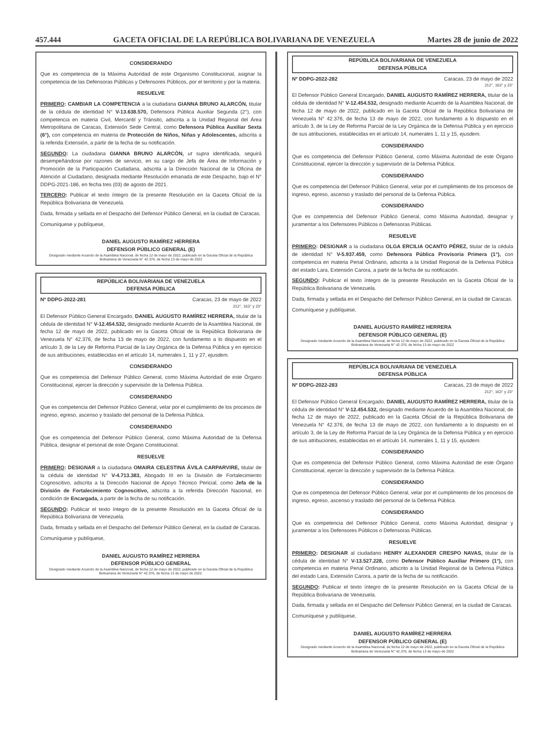457.444 GACETA OFICIAL DE LA REPÚBLICA BOLIVARIANA DE VENEZUELA Martes 28 de junio de 2022
CONSIDERANDO
Que es competencia de la Máxima Autoridad de este Organismo Constitucional, asignar la competencia de las Defensoras Públicas y Defensores Públicos, por el territorio y por la materia.
RESUELVE
PRIMERO: CAMBIAR LA COMPETENCIA a la ciudadana GIANNA BRUNO ALARCÓN, titular de la cédula de identidad N° V-13.638.570, Defensora Pública Auxiliar Segunda (2°), con competencia en materia Civil, Mercantil y Tránsito, adscrita a la Unidad Regional del Área Metropolitana de Caracas, Extensión Sede Central, como Defensora Pública Auxiliar Sexta (6°), con competencia en materia de Protección de Niños, Niñas y Adolescentes, adscrita a la referida Extensión, a partir de la fecha de su notificación.
SEGUNDO: La ciudadana GIANNA BRUNO ALARCÓN, ut supra identificada, seguirá desempeñándose por razones de servicio, en su cargo de Jefa de Área de Información y Promoción de la Participación Ciudadana, adscrita a la Dirección Nacional de la Oficina de Atención al Ciudadano, designada mediante Resolución emanada de este Despacho, bajo el N° DDPG-2021-186, en fecha tres (03) de agosto de 2021.
TERCERO: Publicar el texto íntegro de la presente Resolución en la Gaceta Oficial de la República Bolivariana de Venezuela.
Dada, firmada y sellada en el Despacho del Defensor Público General, en la ciudad de Caracas.
Comuníquese y publíquese,
DANIEL AUGUSTO RAMÍREZ HERRERA
DEFENSOR PÚBLICO GENERAL (E)
Designado mediante Acuerdo de la Asamblea Nacional, de fecha 12 de mayo de 2022, publicado en la Gaceta Oficial de la República Bolivariana de Venezuela N° 42.376, de fecha 13 de mayo de 2022
REPÚBLICA BOLIVARIANA DE VENEZUELA
DEFENSA PÚBLICA
Nº DDPG-2022-281 Caracas, 23 de mayo de 2022
212°, 163° y 23°
El Defensor Público General Encargado, DANIEL AUGUSTO RAMÍREZ HERRERA, titular de la cédula de identidad N° V-12.454.532, designado mediante Acuerdo de la Asamblea Nacional, de fecha 12 de mayo de 2022, publicado en la Gaceta Oficial de la República Bolivariana de Venezuela N° 42.376, de fecha 13 de mayo de 2022, con fundamento a lo dispuesto en el artículo 3, de la Ley de Reforma Parcial de la Ley Orgánica de la Defensa Pública y en ejercicio de sus atribuciones, establecidas en el artículo 14, numerales 1, 11 y 27, ejusdem.
CONSIDERANDO
Que es competencia del Defensor Público General, como Máxima Autoridad de este Órgano Constitucional, ejercer la dirección y supervisión de la Defensa Pública.
CONSIDERANDO
Que es competencia del Defensor Público General, velar por el cumplimiento de los procesos de ingreso, egreso, ascenso y traslado del personal de la Defensa Pública.
CONSIDERANDO
Que es competencia del Defensor Público General, como Máxima Autoridad de la Defensa Pública, designar el personal de este Órgano Constitucional.
RESUELVE
PRIMERO: DESIGNAR a la ciudadana OMAIRA CELESTINA ÁVILA CARPARVIRE, titular de la cédula de identidad N° V-4.713.383, Abogado III en la División de Fortalecimiento Cognoscitivo, adscrita a la Dirección Nacional de Apoyo Técnico Pericial, como Jefa de la División de Fortalecimiento Cognoscitivo, adscrita a la referida Dirección Nacional, en condición de Encargada, a partir de la fecha de su notificación.
SEGUNDO: Publicar el texto íntegro de la presente Resolución en la Gaceta Oficial de la República Bolivariana de Venezuela.
Dada, firmada y sellada en el Despacho del Defensor Público General, en la ciudad de Caracas.
Comuníquese y publíquese,
DANIEL AUGUSTO RAMÍREZ HERRERA
DEFENSOR PÚBLICO GENERAL
Designado mediante Acuerdo de la Asamblea Nacional, de fecha 12 de mayo de 2022, publicado en la Gaceta Oficial de la República Bolivariana de Venezuela N° 42.376, de fecha 13 de mayo de 2022.
REPÚBLICA BOLIVARIANA DE VENEZUELA
DEFENSA PÚBLICA
Nº DDPG-2022-282 Caracas, 23 de mayo de 2022
212°, 163° y 23°
El Defensor Público General Encargado, DANIEL AUGUSTO RAMÍREZ HERRERA, titular de la cédula de identidad N° V-12.454.532, designado mediante Acuerdo de la Asamblea Nacional, de fecha 12 de mayo de 2022, publicado en la Gaceta Oficial de la República Bolivariana de Venezuela N° 42.376, de fecha 13 de mayo de 2022, con fundamento a lo dispuesto en el artículo 3, de la Ley de Reforma Parcial de la Ley Orgánica de la Defensa Pública y en ejercicio de sus atribuciones, establecidas en el artículo 14, numerales 1, 11 y 15, ejusdem.
CONSIDERANDO
Que es competencia del Defensor Público General, como Máxima Autoridad de este Órgano Constitucional, ejercer la dirección y supervisión de la Defensa Pública.
CONSIDERANDO
Que es competencia del Defensor Público General, velar por el cumplimiento de los procesos de ingreso, egreso, ascenso y traslado del personal de la Defensa Pública.
CONSIDERANDO
Que es competencia del Defensor Público General, como Máxima Autoridad, designar y juramentar a los Defensores Públicos o Defensoras Públicas.
RESUELVE
PRIMERO: DESIGNAR a la ciudadana OLGA ERCILIA OCANTO PÉREZ, titular de la cédula de identidad N° V-5.937.459, como Defensora Pública Provisoria Primera (1°), con competencia en materia Penal Ordinario, adscrita a la Unidad Regional de la Defensa Pública del estado Lara, Extensión Carora, a partir de la fecha de su notificación.
SEGUNDO: Publicar el texto íntegro de la presente Resolución en la Gaceta Oficial de la República Bolivariana de Venezuela.
Dada, firmada y sellada en el Despacho del Defensor Público General, en la ciudad de Caracas.
Comuníquese y publíquese,
DANIEL AUGUSTO RAMÍREZ HERRERA
DEFENSOR PÚBLICO GENERAL (E)
Designado mediante Acuerdo de la Asamblea Nacional, de fecha 12 de mayo de 2022, publicado en la Gaceta Oficial de la República Bolivariana de Venezuela N° 42.376, de fecha 13 de mayo de 2022
REPÚBLICA BOLIVARIANA DE VENEZUELA
DEFENSA PÚBLICA
Nº DDPG-2022-283 Caracas, 23 de mayo de 2022
212°, 163° y 23°
El Defensor Público General Encargado, DANIEL AUGUSTO RAMÍREZ HERRERA, titular de la cédula de identidad N° V-12.454.532, designado mediante Acuerdo de la Asamblea Nacional, de fecha 12 de mayo de 2022, publicado en la Gaceta Oficial de la República Bolivariana de Venezuela N° 42.376, de fecha 13 de mayo de 2022, con fundamento a lo dispuesto en el artículo 3, de la Ley de Reforma Parcial de la Ley Orgánica de la Defensa Pública y en ejercicio de sus atribuciones, establecidas en el artículo 14, numerales 1, 11 y 15, ejusdem.
CONSIDERANDO
Que es competencia del Defensor Público General, como Máxima Autoridad de este Órgano Constitucional, ejercer la dirección y supervisión de la Defensa Pública.
CONSIDERANDO
Que es competencia del Defensor Público General, velar por el cumplimiento de los procesos de ingreso, egreso, ascenso y traslado del personal de la Defensa Pública.
CONSIDERANDO
Que es competencia del Defensor Público General, como Máxima Autoridad, designar y juramentar a los Defensores Públicos o Defensoras Públicas.
RESUELVE
PRIMERO: DESIGNAR al ciudadano HENRY ALEXANDER CRESPO NAVAS, titular de la cédula de identidad N° V-13.527.228, como Defensor Público Auxiliar Primero (1°), con competencia en materia Penal Ordinario, adscrito a la Unidad Regional de la Defensa Pública del estado Lara, Extensión Carora, a partir de la fecha de su notificación.
SEGUNDO: Publicar el texto íntegro de la presente Resolución en la Gaceta Oficial de la República Bolivariana de Venezuela.
Dada, firmada y sellada en el Despacho del Defensor Público General, en la ciudad de Caracas.
Comuníquese y publíquese,
DANIEL AUGUSTO RAMÍREZ HERRERA
DEFENSOR PÚBLICO GENERAL (E)
Designado mediante Acuerdo de la Asamblea Nacional, de fecha 12 de mayo de 2022, publicado en la Gaceta Oficial de la República Bolivariana de Venezuela N° 42.376, de fecha 13 de mayo de 2022